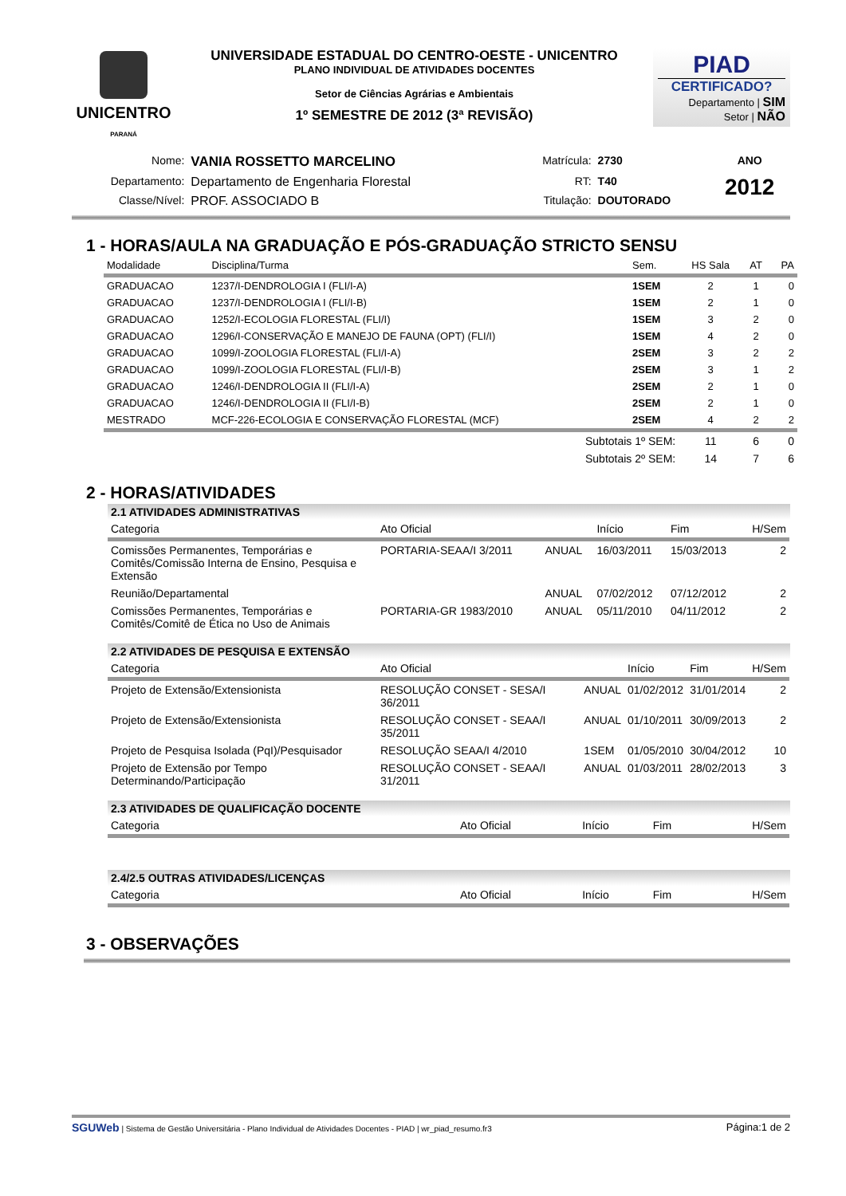UNICENTRO
PARANÁ
UNIVERSIDADE ESTADUAL DO CENTRO-OESTE - UNICENTRO
PLANO INDIVIDUAL DE ATIVIDADES DOCENTES
Setor de Ciências Agrárias e Ambientais
1º SEMESTRE DE 2012 (3ª REVISÃO)
PIAD
CERTIFICADO?
Departamento | SIM
Setor | NÃO
| Nome: | VANIA ROSSETTO MARCELINO | Matrícula: | 2730 | ANO |
| Departamento: | Departamento de Engenharia Florestal | RT: | T40 | 2012 |
| Classe/Nível: | PROF. ASSOCIADO B | Titulação: | DOUTORADO | |
1 - HORAS/AULA NA GRADUAÇÃO E PÓS-GRADUAÇÃO STRICTO SENSU
| Modalidade | Disciplina/Turma | Sem. | HS Sala | AT | PA |
| --- | --- | --- | --- | --- | --- |
| GRADUACAO | 1237/I-DENDROLOGIA I (FLI/I-A) | 1SEM | 2 | 1 | 0 |
| GRADUACAO | 1237/I-DENDROLOGIA I (FLI/I-B) | 1SEM | 2 | 1 | 0 |
| GRADUACAO | 1252/I-ECOLOGIA FLORESTAL (FLI/I) | 1SEM | 3 | 2 | 0 |
| GRADUACAO | 1296/I-CONSERVAÇÃO E MANEJO DE FAUNA (OPT) (FLI/I) | 1SEM | 4 | 2 | 0 |
| GRADUACAO | 1099/I-ZOOLOGIA FLORESTAL (FLI/I-A) | 2SEM | 3 | 2 | 2 |
| GRADUACAO | 1099/I-ZOOLOGIA FLORESTAL (FLI/I-B) | 2SEM | 3 | 1 | 2 |
| GRADUACAO | 1246/I-DENDROLOGIA II (FLI/I-A) | 2SEM | 2 | 1 | 0 |
| GRADUACAO | 1246/I-DENDROLOGIA II (FLI/I-B) | 2SEM | 2 | 1 | 0 |
| MESTRADO | MCF-226-ECOLOGIA E CONSERVAÇÃO FLORESTAL (MCF) | 2SEM | 4 | 2 | 2 |
| | Subtotais 1º SEM: | | 11 | 6 | 0 |
| | Subtotais 2º SEM: | | 14 | 7 | 6 |
2 - HORAS/ATIVIDADES
2.1 ATIVIDADES ADMINISTRATIVAS
| Categoria | Ato Oficial | | Início | Fim | H/Sem |
| --- | --- | --- | --- | --- | --- |
| Comissões Permanentes, Temporárias e Comitês/Comissão Interna de Ensino, Pesquisa e Extensão | PORTARIA-SEAA/I 3/2011 | ANUAL | 16/03/2011 | 15/03/2013 | 2 |
| Reunião/Departamental | | ANUAL | 07/02/2012 | 07/12/2012 | 2 |
| Comissões Permanentes, Temporárias e Comitês/Comitê de Ética no Uso de Animais | PORTARIA-GR 1983/2010 | ANUAL | 05/11/2010 | 04/11/2012 | 2 |
2.2 ATIVIDADES DE PESQUISA E EXTENSÃO
| Categoria | Ato Oficial | | Início | Fim | H/Sem |
| --- | --- | --- | --- | --- | --- |
| Projeto de Extensão/Extensionista | RESOLUÇÃO CONSET - SESA/I 36/2011 | ANUAL | 01/02/2012 | 31/01/2014 | 2 |
| Projeto de Extensão/Extensionista | RESOLUÇÃO CONSET - SEAA/I 35/2011 | ANUAL | 01/10/2011 | 30/09/2013 | 2 |
| Projeto de Pesquisa Isolada (PqI)/Pesquisador | RESOLUÇÃO SEAA/I 4/2010 | 1SEM | 01/05/2010 | 30/04/2012 | 10 |
| Projeto de Extensão por Tempo Determinando/Participação | RESOLUÇÃO CONSET - SEAA/I 31/2011 | ANUAL | 01/03/2011 | 28/02/2013 | 3 |
2.3 ATIVIDADES DE QUALIFICAÇÃO DOCENTE
| Categoria | Ato Oficial | Início | Fim | H/Sem |
| --- | --- | --- | --- | --- |
2.4/2.5 OUTRAS ATIVIDADES/LICENÇAS
| Categoria | Ato Oficial | Início | Fim | H/Sem |
| --- | --- | --- | --- | --- |
3 - OBSERVAÇÕES
SGUWeb | Sistema de Gestão Universitária - Plano Individual de Atividades Docentes - PIAD | wr_piad_resumo.fr3 Página:1 de 2